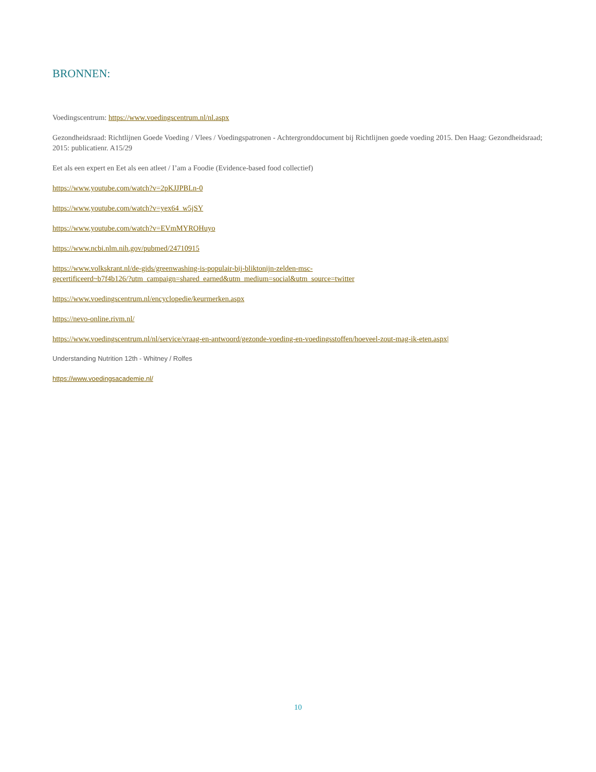BRONNEN:
Voedingscentrum: https://www.voedingscentrum.nl/nl.aspx
Gezondheidsraad: Richtlijnen Goede Voeding / Vlees / Voedingspatronen - Achtergronddocument bij Richtlijnen goede voeding 2015. Den Haag: Gezondheidsraad; 2015: publicatienr. A15/29
Eet als een expert en Eet als een atleet / I’am a Foodie (Evidence-based food collectief)
https://www.youtube.com/watch?v=2pKJJPBLn-0
https://www.youtube.com/watch?v=yex64_w5jSY
https://www.youtube.com/watch?v=EVmMYROHuyo
https://www.ncbi.nlm.nih.gov/pubmed/24710915
https://www.volkskrant.nl/de-gids/greenwashing-is-populair-bij-bliktonijn-zelden-msc-
gecertificeerd~b7f4b126/?utm_campaign=shared_earned&utm_medium=social&utm_source=twitter
https://www.voedingscentrum.nl/encyclopedie/keurmerken.aspx
https://nevo-online.rivm.nl/
https://www.voedingscentrum.nl/nl/service/vraag-en-antwoord/gezonde-voeding-en-voedingsstoffen/hoeveel-zout-mag-ik-eten.aspx|
Understanding Nutrition 12th - Whitney / Rolfes
https://www.voedingsacademie.nl/
10